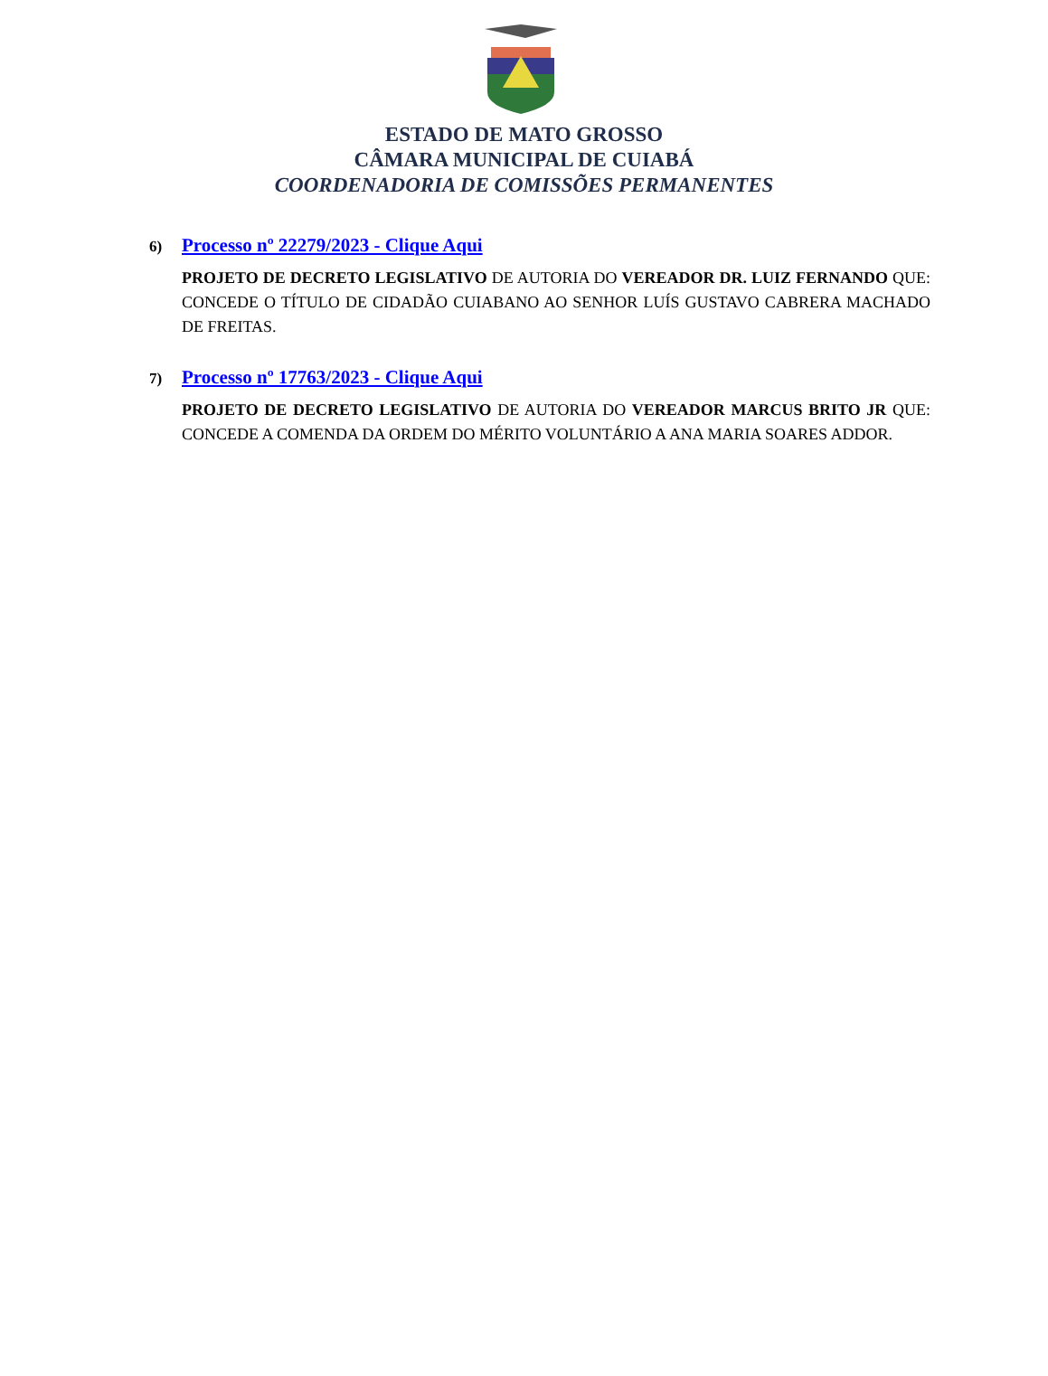ESTADO DE MATO GROSSO
CÂMARA MUNICIPAL DE CUIABÁ
COORDENADORIA DE COMISSÕES PERMANENTES
6) Processo nº 22279/2023 - Clique Aqui
PROJETO DE DECRETO LEGISLATIVO DE AUTORIA DO VEREADOR DR. LUIZ FERNANDO QUE: CONCEDE O TÍTULO DE CIDADÃO CUIABANO AO SENHOR LUÍS GUSTAVO CABRERA MACHADO DE FREITAS.
7) Processo nº 17763/2023 - Clique Aqui
PROJETO DE DECRETO LEGISLATIVO DE AUTORIA DO VEREADOR MARCUS BRITO JR QUE: CONCEDE A COMENDA DA ORDEM DO MÉRITO VOLUNTÁRIO A ANA MARIA SOARES ADDOR.